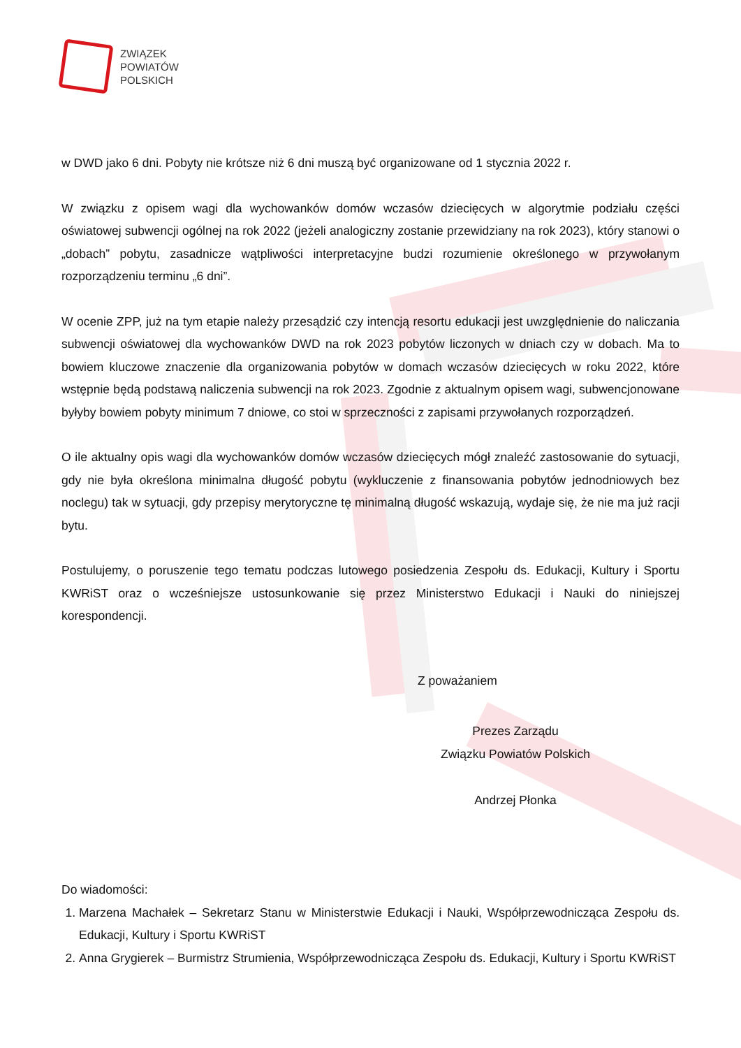ZWIĄZEK
POWIATÓW
POLSKICH
w DWD jako 6 dni. Pobyty nie krótsze niż 6 dni muszą być organizowane od 1 stycznia 2022 r.
W związku z opisem wagi dla wychowanków domów wczasów dziecięcych w algorytmie podziału części oświatowej subwencji ogólnej na rok 2022 (jeżeli analogiczny zostanie przewidziany na rok 2023), który stanowi o „dobach” pobytu, zasadnicze wątpliwości interpretacyjne budzi rozumienie określonego w przywołanym rozporządzeniu terminu „6 dni”.
W ocenie ZPP, już na tym etapie należy przesądzić czy intencją resortu edukacji jest uwzględnienie do naliczania subwencji oświatowej dla wychowanków DWD na rok 2023 pobytów liczonych w dniach czy w dobach. Ma to bowiem kluczowe znaczenie dla organizowania pobytów w domach wczasów dziecięcych w roku 2022, które wstępnie będą podstawą naliczenia subwencji na rok 2023. Zgodnie z aktualnym opisem wagi, subwencjonowane byłyby bowiem pobyty minimum 7 dniowe, co stoi w sprzeczności z zapisami przywołanych rozporządzeń.
O ile aktualny opis wagi dla wychowanków domów wczasów dziecięcych mógł znaleźć zastosowanie do sytuacji, gdy nie była określona minimalna długość pobytu (wykluczenie z finansowania pobytów jednodniowych bez noclegu) tak w sytuacji, gdy przepisy merytoryczne tę minimalną długość wskazują, wydaje się, że nie ma już racji bytu.
Postulujemy, o poruszenie tego tematu podczas lutowego posiedzenia Zespołu ds. Edukacji, Kultury i Sportu KWRiST oraz o wcześniejsze ustosunkowanie się przez Ministerstwo Edukacji i Nauki do niniejszej korespondencji.
Z poważaniem
Prezes Zarządu
Związku Powiatów Polskich
Andrzej Płonka
Do wiadomości:
1. Marzena Machałek – Sekretarz Stanu w Ministerstwie Edukacji i Nauki, Współprzewodnicząca Zespołu ds. Edukacji, Kultury i Sportu KWRiST
2. Anna Grygierek – Burmistrz Strumienia, Współprzewodnicząca Zespołu ds. Edukacji, Kultury i Sportu KWRiST